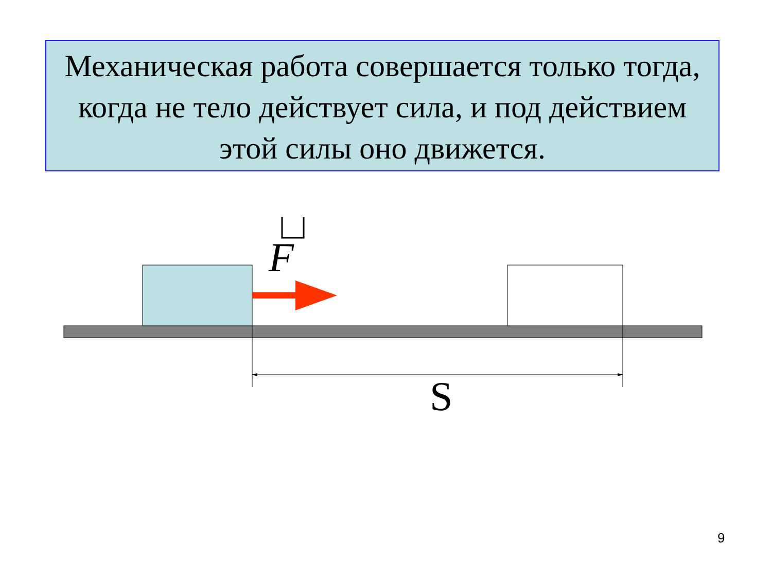Механическая работа совершается только тогда, когда не тело действует сила, и под действием этой силы оно движется.
F
S
9